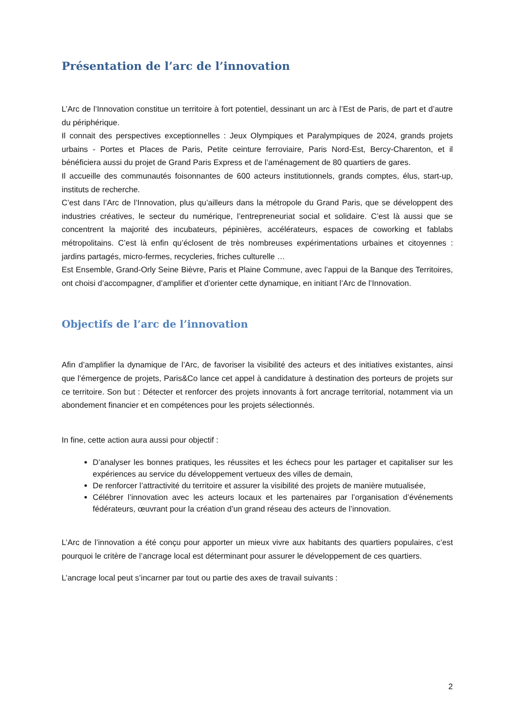Présentation de l’arc de l’innovation
L’Arc de l’Innovation constitue un territoire à fort potentiel, dessinant un arc à l’Est de Paris, de part et d’autre du périphérique.
Il connait des perspectives exceptionnelles : Jeux Olympiques et Paralympiques de 2024, grands projets urbains - Portes et Places de Paris, Petite ceinture ferroviaire, Paris Nord-Est, Bercy-Charenton, et il bénéficiera aussi du projet de Grand Paris Express et de l’aménagement de 80 quartiers de gares.
Il accueille des communautés foisonnantes de 600 acteurs institutionnels, grands comptes, élus, start-up, instituts de recherche.
C’est dans l’Arc de l’Innovation, plus qu’ailleurs dans la métropole du Grand Paris, que se développent des industries créatives, le secteur du numérique, l’entrepreneuriat social et solidaire. C’est là aussi que se concentrent la majorité des incubateurs, pépinières, accélérateurs, espaces de coworking et fablabs métropolitains. C’est là enfin qu’éclosent de très nombreuses expérimentations urbaines et citoyennes : jardins partagés, micro-fermes, recycleries, friches culturelle …
Est Ensemble, Grand-Orly Seine Bièvre, Paris et Plaine Commune, avec l’appui de la Banque des Territoires, ont choisi d’accompagner, d’amplifier et d’orienter cette dynamique, en initiant l’Arc de l’Innovation.
Objectifs de l’arc de l’innovation
Afin d’amplifier la dynamique de l’Arc, de favoriser la visibilité des acteurs et des initiatives existantes, ainsi que l’émergence de projets, Paris&Co lance cet appel à candidature à destination des porteurs de projets sur ce territoire. Son but : Détecter et renforcer des projets innovants à fort ancrage territorial, notamment via un abondement financier et en compétences pour les projets sélectionnés.
In fine, cette action aura aussi pour objectif :
D’analyser les bonnes pratiques, les réussites et les échecs pour les partager et capitaliser sur les expériences au service du développement vertueux des villes de demain,
De renforcer l’attractivité du territoire et assurer la visibilité des projets de manière mutualisée,
Célébrer l’innovation avec les acteurs locaux et les partenaires par l’organisation d’événements fédérateurs, œuvrant pour la création d’un grand réseau des acteurs de l’innovation.
L’Arc de l’innovation a été conçu pour apporter un mieux vivre aux habitants des quartiers populaires, c’est pourquoi le critère de l’ancrage local est déterminant pour assurer le développement de ces quartiers.
L’ancrage local peut s’incarner par tout ou partie des axes de travail suivants :
2